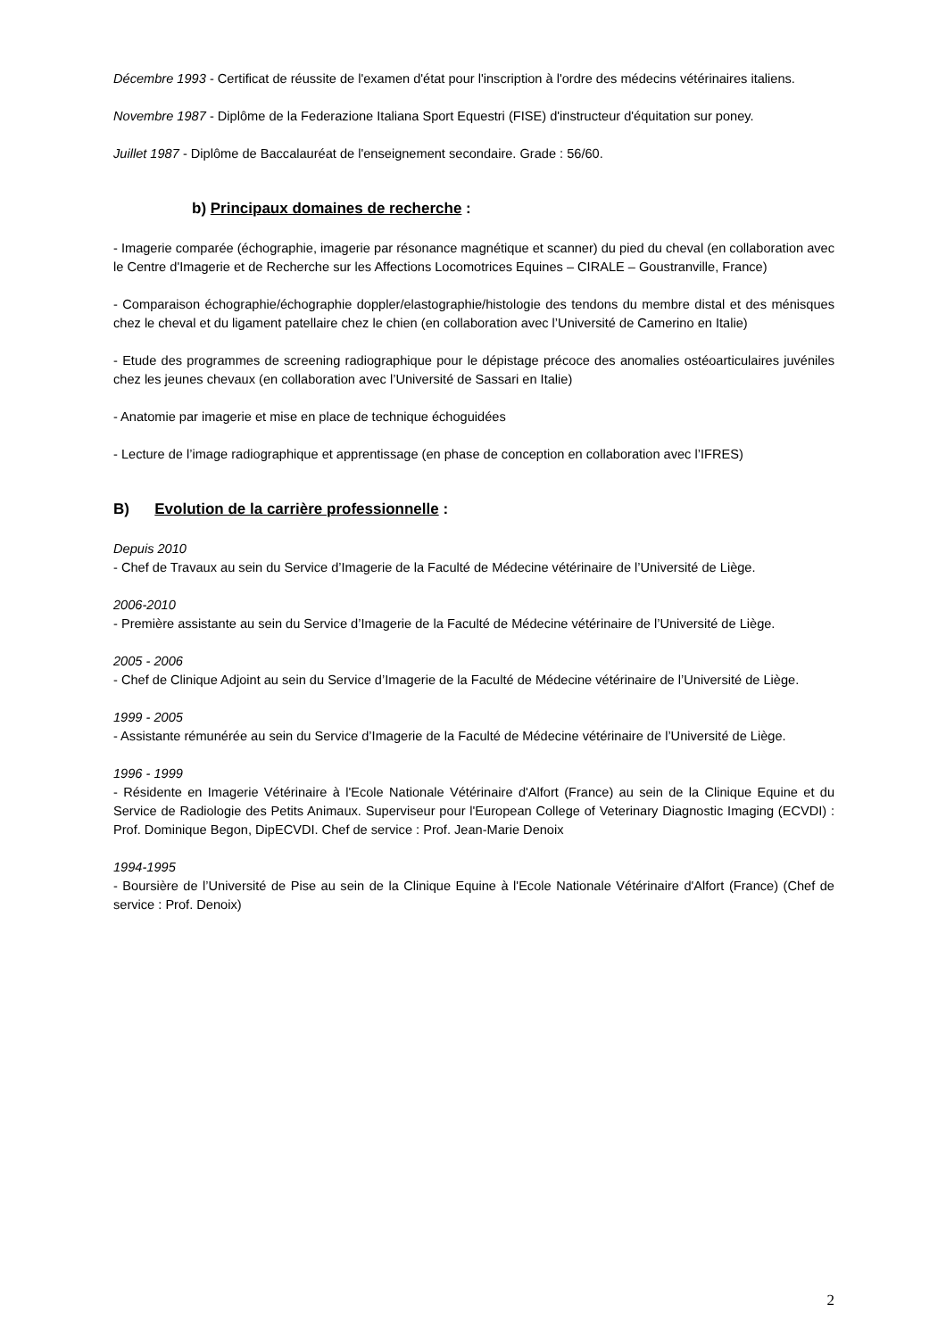Décembre 1993 - Certificat de réussite de l'examen d'état pour l'inscription à l'ordre des médecins vétérinaires italiens.
Novembre 1987 - Diplôme de la Federazione Italiana Sport Equestri (FISE) d'instructeur d'équitation sur poney.
Juillet 1987 - Diplôme de Baccalauréat de l'enseignement secondaire. Grade : 56/60.
b) Principaux domaines de recherche :
- Imagerie comparée (échographie, imagerie par résonance magnétique et scanner) du pied du cheval (en collaboration avec le Centre d'Imagerie et de Recherche sur les Affections Locomotrices Equines – CIRALE – Goustranville, France)
- Comparaison échographie/échographie doppler/elastographie/histologie des tendons du membre distal et des ménisques chez le cheval et du ligament patellaire chez le chien (en collaboration avec l’Université de Camerino en Italie)
- Etude des programmes de screening radiographique pour le dépistage précoce des anomalies ostéoarticulaires juvéniles chez les jeunes chevaux (en collaboration avec l’Université de Sassari en Italie)
- Anatomie par imagerie et mise en place de technique échoguidées
- Lecture de l’image radiographique et apprentissage (en phase de conception en collaboration avec l’IFRES)
B) Evolution de la carrière professionnelle :
Depuis 2010
- Chef de Travaux au sein du Service d’Imagerie de la Faculté de Médecine vétérinaire de l’Université de Liège.
2006-2010
- Première assistante au sein du Service d’Imagerie de la Faculté de Médecine vétérinaire de l’Université de Liège.
2005 - 2006
- Chef de Clinique Adjoint au sein du Service d’Imagerie de la Faculté de Médecine vétérinaire de l’Université de Liège.
1999 - 2005
- Assistante rémunérée au sein du Service d’Imagerie de la Faculté de Médecine vétérinaire de l’Université de Liège.
1996 - 1999
- Résidente en Imagerie Vétérinaire à l'Ecole Nationale Vétérinaire d'Alfort (France) au sein de la Clinique Equine et du Service de Radiologie des Petits Animaux. Superviseur pour l'European College of Veterinary Diagnostic Imaging (ECVDI) : Prof. Dominique Begon, DipECVDI. Chef de service : Prof. Jean-Marie Denoix
1994-1995
- Boursière de l’Université de Pise au sein de la Clinique Equine à l'Ecole Nationale Vétérinaire d'Alfort (France) (Chef de service : Prof. Denoix)
2